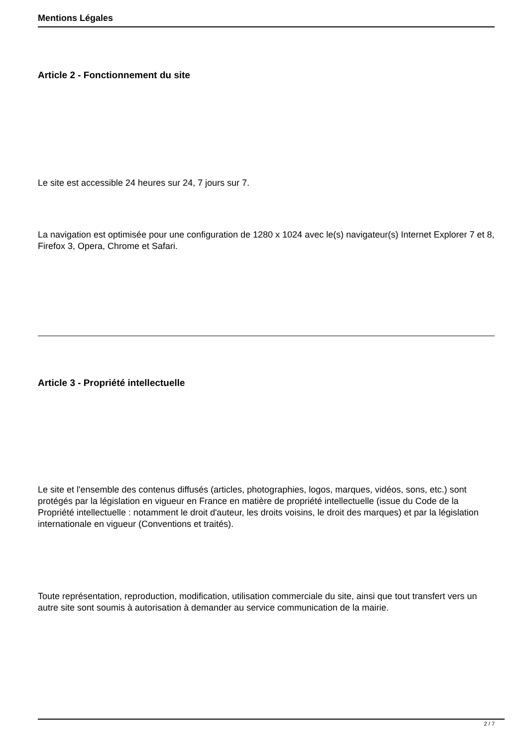Mentions Légales
Article 2 - Fonctionnement du site
Le site est accessible 24 heures sur 24, 7 jours sur 7.
La navigation est optimisée pour une configuration de 1280 x 1024 avec le(s) navigateur(s) Internet Explorer 7 et 8, Firefox 3, Opera, Chrome et Safari.
Article 3 - Propriété intellectuelle
Le site et l'ensemble des contenus diffusés (articles, photographies, logos, marques, vidéos, sons, etc.) sont protégés par la législation en vigueur en France en matière de propriété intellectuelle (issue du Code de la Propriété intellectuelle : notamment le droit d'auteur, les droits voisins, le droit des marques) et par la législation internationale en vigueur (Conventions et traités).
Toute représentation, reproduction, modification, utilisation commerciale du site, ainsi que tout transfert vers un autre site sont soumis à autorisation à demander au service communication de la mairie.
2 / 7